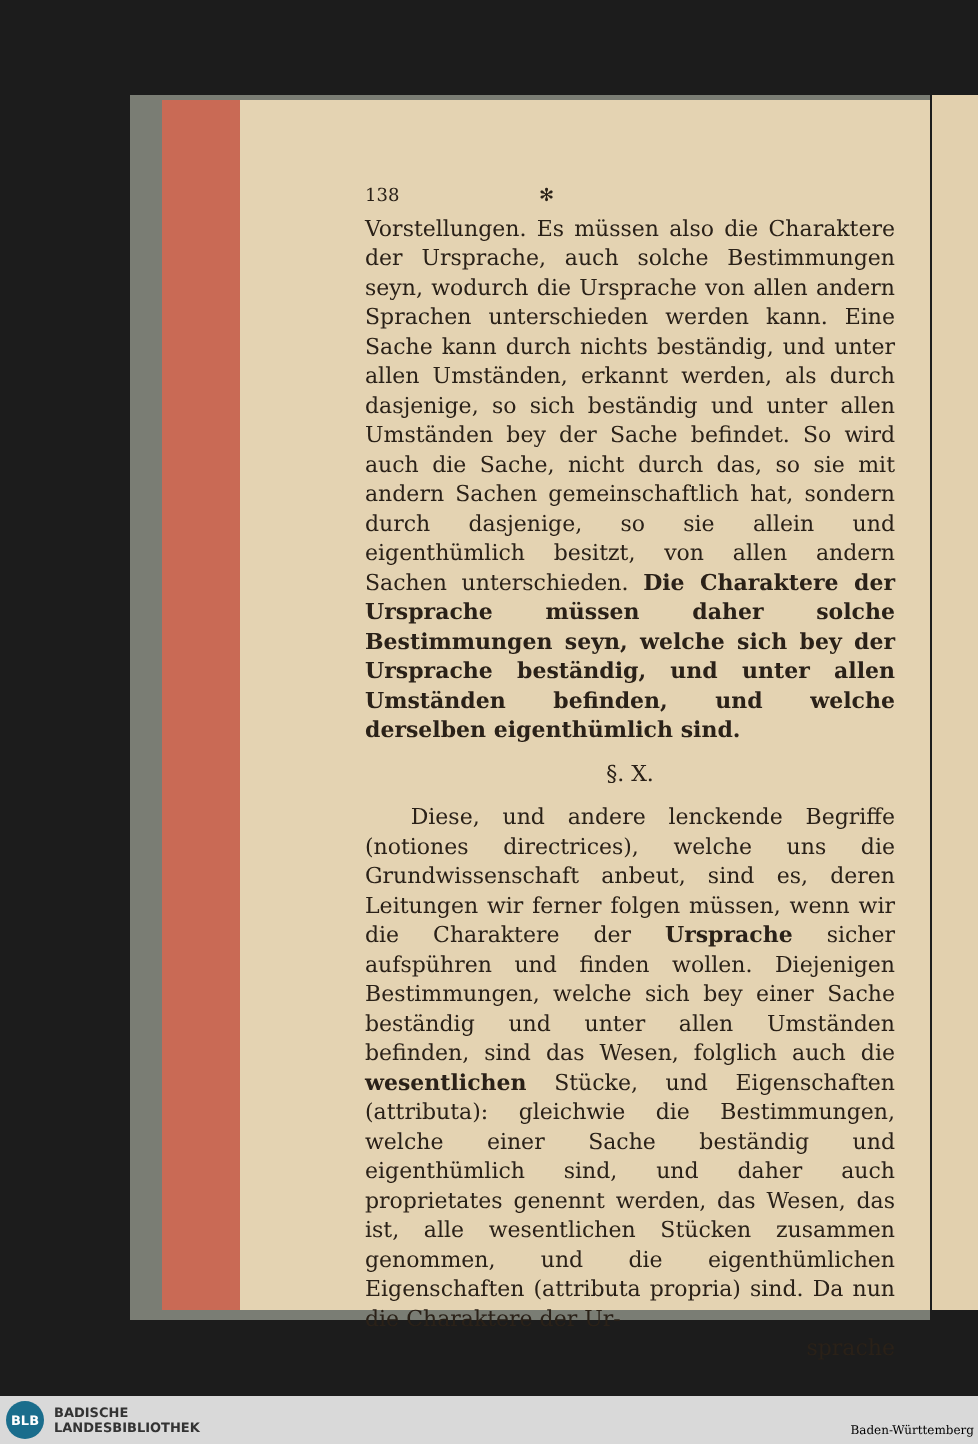138 ✻
Vorstellungen. Es müssen also die Charaktere der Ursprache, auch solche Bestimmungen seyn, wodurch die Ursprache von allen andern Sprachen unterschieden werden kann. Eine Sache kann durch nichts beständig, und unter allen Umständen, erkannt werden, als durch dasjenige, so sich beständig und unter allen Umständen bey der Sache befindet. So wird auch die Sache, nicht durch das, so sie mit andern Sachen gemeinschaftlich hat, sondern durch dasjenige, so sie allein und eigenthümlich besitzt, von allen andern Sachen unterschieden. Die Charaktere der Ursprache müssen daher solche Bestimmungen seyn, welche sich bey der Ursprache beständig, und unter allen Umständen befinden, und welche derselben eigenthümlich sind.
§. X.
Diese, und andere lenckende Begriffe (notiones directrices), welche uns die Grundwissenschaft anbeut, sind es, deren Leitungen wir ferner folgen müssen, wenn wir die Charaktere der Ursprache sicher aufspühren und finden wollen. Diejenigen Bestimmungen, welche sich bey einer Sache beständig und unter allen Umständen befinden, sind das Wesen, folglich auch die wesentlichen Stücke, und Eigenschaften (attributa): gleichwie die Bestimmungen, welche einer Sache beständig und eigenthümlich sind, und daher auch proprietates genennt werden, das Wesen, das ist, alle wesentlichen Stücken zusammen genommen, und die eigenthümlichen Eigenschaften (attributa propria) sind. Da nun die Charaktere der Ur-
sprache
BLB
BADISCHE
LANDESBIBLIOTHEK
Baden-Württemberg